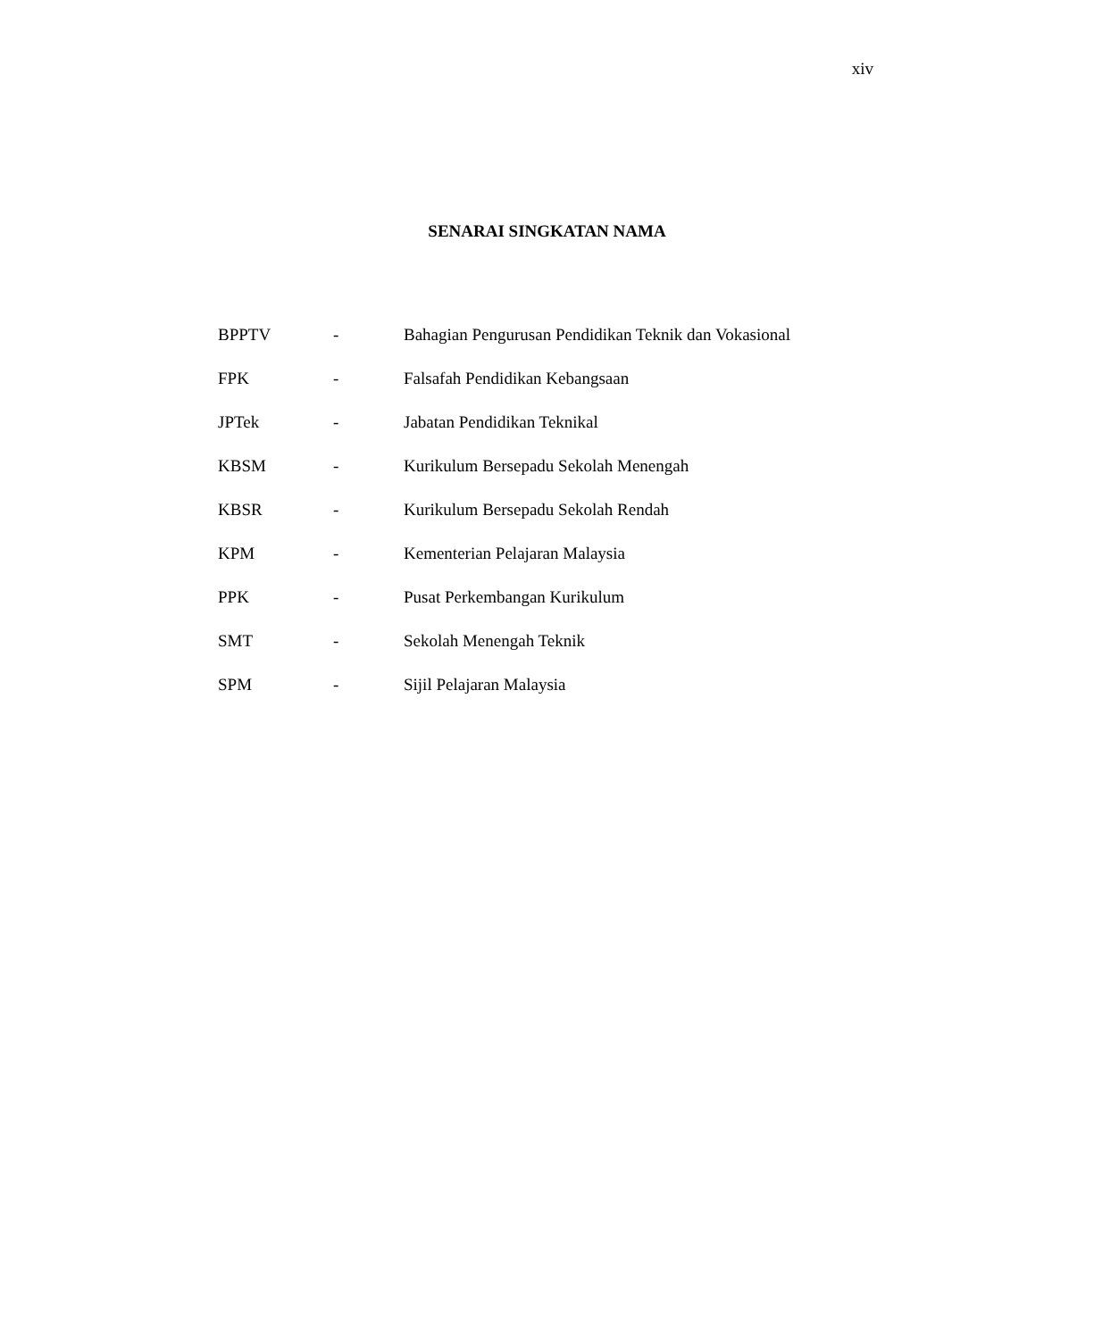xiv
SENARAI SINGKATAN NAMA
| BPPTV | - | Bahagian Pengurusan Pendidikan Teknik dan Vokasional |
| FPK | - | Falsafah Pendidikan Kebangsaan |
| JPTek | - | Jabatan Pendidikan Teknikal |
| KBSM | - | Kurikulum Bersepadu Sekolah Menengah |
| KBSR | - | Kurikulum Bersepadu Sekolah Rendah |
| KPM | - | Kementerian Pelajaran Malaysia |
| PPK | - | Pusat Perkembangan Kurikulum |
| SMT | - | Sekolah Menengah Teknik |
| SPM | - | Sijil Pelajaran Malaysia |